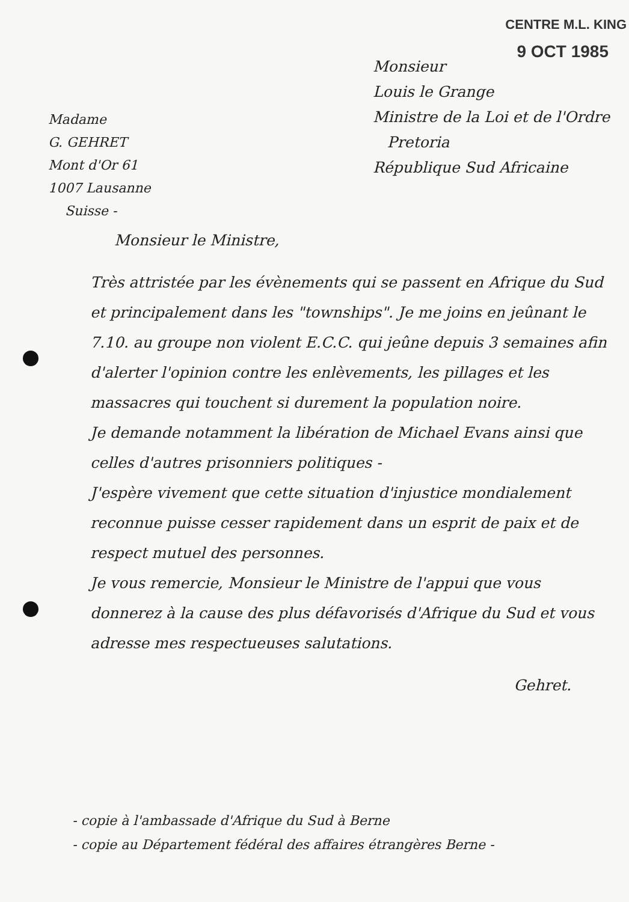CENTRE M.L. KING
9 OCT 1985
Monsieur
Louis le Grange
Ministre de la Loi et de l'Ordre
Pretoria
République Sud Africaine
Madame
G. GEHRET
Mont d'Or 61
1007 Lausanne
Suisse -
Monsieur le Ministre,
Très attristée par les évènements qui se passent en Afrique du Sud et principalement dans les "townships". Je me joins en jeûnant le 7.10. au groupe non violent E.C.C. qui jeûne depuis 3 semaines afin d'alerter l'opinion contre les enlèvements, les pillages et les massacres qui touchent si durement la population noire.
Je demande notamment la libération de Michael Evans ainsi que celles d'autres prisonniers politiques -
J'espère vivement que cette situation d'injustice mondialement reconnue puisse cesser rapidement dans un esprit de paix et de respect mutuel des personnes.
Je vous remercie, Monsieur le Ministre de l'appui que vous donnerez à la cause des plus défavorisés d'Afrique du Sud et vous adresse mes respectueuses salutations.
Gehret.
- copie à l'ambassade d'Afrique du Sud à Berne
- copie au Département fédéral des affaires étrangères Berne -